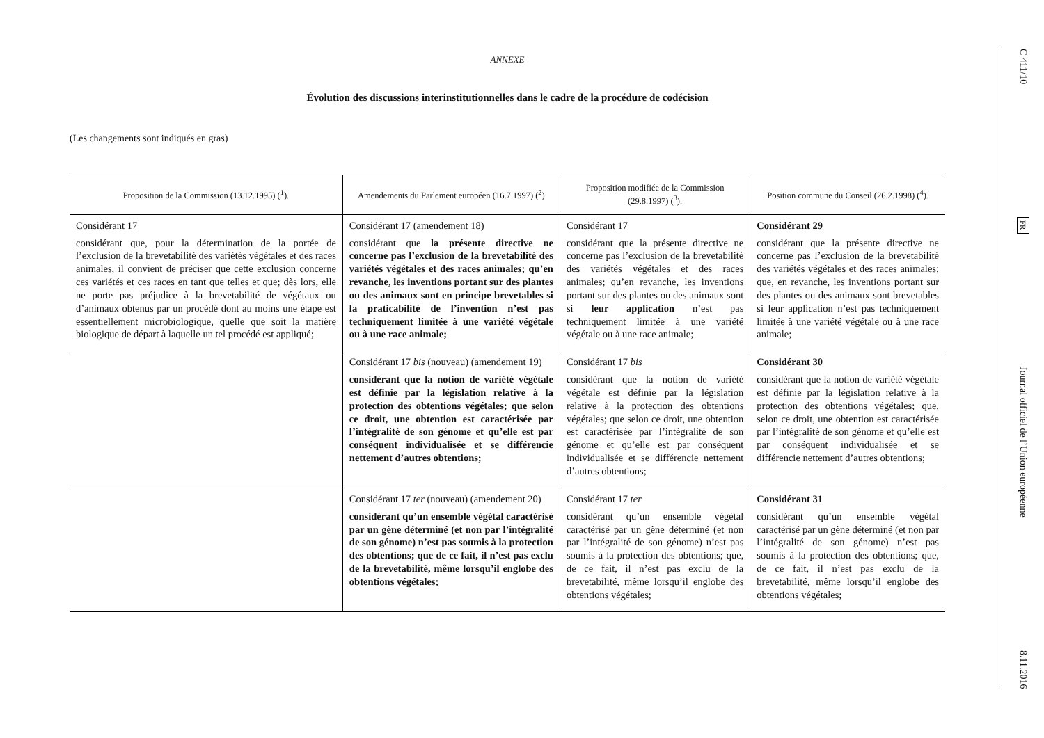ANNEXE
Évolution des discussions interinstitutionnelles dans le cadre de la procédure de codécision
(Les changements sont indiqués en gras)
| Proposition de la Commission (13.12.1995) (<sup>1</sup>). | Amendements du Parlement européen (16.7.1997) (<sup>2</sup>) | Proposition modifiée de la Commission (29.8.1997) (<sup>3</sup>). | Position commune du Conseil (26.2.1998) (<sup>4</sup>). |
| --- | --- | --- | --- |
| Considérant 17 considérant que, pour la détermination de la portée de l’exclusion de la brevetabilité des variétés végétales et des races animales, il convient de préciser que cette exclusion concerne ces variétés et ces races en tant que telles et que; dès lors, elle ne porte pas préjudice à la brevetabilité de végétaux ou d’animaux obtenus par un procédé dont au moins une étape est essentiellement microbiologique, quelle que soit la matière biologique de départ à laquelle un tel procédé est appliqué; | Considérant 17 (amendement 18) considérant que la présente directive ne concerne pas l’exclusion de la brevetabilité des variétés végétales et des races animales; qu’en revanche, les inventions portant sur des plantes ou des animaux sont en principe brevetables si la praticabilité de l’invention n’est pas techniquement limitée à une variété végétale ou à une race animale; | Considérant 17 considérant que la présente directive ne concerne pas l’exclusion de la brevetabilité des variétés végétales et des races animales; qu’en revanche, les inventions portant sur des plantes ou des animaux sont si leur application n’est pas techniquement limitée à une variété végétale ou à une race animale; | Considérant 29 considérant que la présente directive ne concerne pas l’exclusion de la brevetabilité des variétés végétales et des races animales; que, en revanche, les inventions portant sur des plantes ou des animaux sont brevetables si leur application n’est pas techniquement limitée à une variété végétale ou à une race animale; |
| | Considérant 17 bis (nouveau) (amendement 19) considérant que la notion de variété végétale est définie par la législation relative à la protection des obtentions végétales; que selon ce droit, une obtention est caractérisée par l’intégralité de son génome et qu’elle est par conséquent individualisée et se différencie nettement d’autres obtentions; | Considérant 17 bis considérant que la notion de variété végétale est définie par la législation relative à la protection des obtentions végétales; que selon ce droit, une obtention est caractérisée par l’intégralité de son génome et qu’elle est par conséquent individualisée et se différencie nettement d’autres obtentions; | Considérant 30 considérant que la notion de variété végétale est définie par la législation relative à la protection des obtentions végétales; que, selon ce droit, une obtention est caractérisée par l’intégralité de son génome et qu’elle est par conséquent individualisée et se différencie nettement d’autres obtentions; |
| | Considérant 17 ter (nouveau) (amendement 20) considérant qu’un ensemble végétal caractérisé par un gène déterminé (et non par l’intégralité de son génome) n’est pas soumis à la protection des obtentions; que de ce fait, il n’est pas exclu de la brevetabilité, même lorsqu’il englobe des obtentions végétales; | Considérant 17 ter considérant qu’un ensemble végétal caractérisé par un gène déterminé (et non par l’intégralité de son génome) n’est pas soumis à la protection des obtentions; que, de ce fait, il n’est pas exclu de la brevetabilité, même lorsqu’il englobe des obtentions végétales; | Considérant 31 considérant qu’un ensemble végétal caractérisé par un gène déterminé (et non par l’intégralité de son génome) n’est pas soumis à la protection des obtentions; que, de ce fait, il n’est pas exclu de la brevetabilité, même lorsqu’il englobe des obtentions végétales; |
C 411/10
FR
Journal officiel de l’Union européenne
8.11.2016